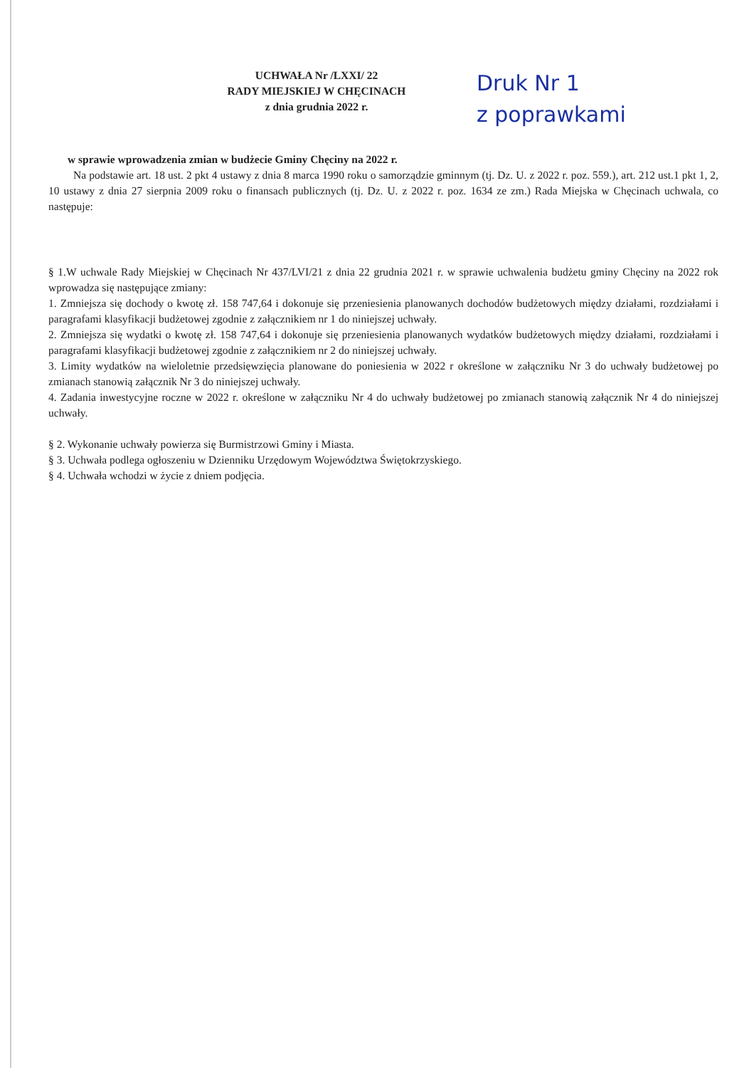UCHWAŁA Nr /LXXI/ 22
RADY MIEJSKIEJ W CHĘCINACH
z dnia grudnia 2022 r.
Druk Nr 1
z poprawkami
w sprawie wprowadzenia zmian w budżecie Gminy Chęciny na 2022 r.
Na podstawie art. 18 ust. 2 pkt 4 ustawy z dnia 8 marca 1990 roku o samorządzie gminnym (tj. Dz. U. z 2022 r. poz. 559.), art. 212 ust.1 pkt 1, 2, 10 ustawy z dnia 27 sierpnia 2009 roku o finansach publicznych (tj. Dz. U. z 2022 r. poz. 1634 ze zm.) Rada Miejska w Chęcinach uchwala, co następuje:
§ 1.W uchwale Rady Miejskiej w Chęcinach Nr 437/LVI/21 z dnia 22 grudnia 2021 r. w sprawie uchwalenia budżetu gminy Chęciny na 2022 rok wprowadza się następujące zmiany:
1. Zmniejsza się dochody o kwotę zł. 158 747,64 i dokonuje się przeniesienia planowanych dochodów budżetowych między działami, rozdziałami i paragrafami klasyfikacji budżetowej zgodnie z załącznikiem nr 1 do niniejszej uchwały.
2. Zmniejsza się wydatki o kwotę zł. 158 747,64 i dokonuje się przeniesienia planowanych wydatków budżetowych między działami, rozdziałami i paragrafami klasyfikacji budżetowej zgodnie z załącznikiem nr 2 do niniejszej uchwały.
3. Limity wydatków na wieloletnie przedsięwzięcia planowane do poniesienia w 2022 r określone w załączniku Nr 3 do uchwały budżetowej po zmianach stanowią załącznik Nr 3 do niniejszej uchwały.
4. Zadania inwestycyjne roczne w 2022 r. określone w załączniku Nr 4 do uchwały budżetowej po zmianach stanowią załącznik Nr 4 do niniejszej uchwały.
§ 2. Wykonanie uchwały powierza się Burmistrzowi Gminy i Miasta.
§ 3. Uchwała podlega ogłoszeniu w Dzienniku Urzędowym Województwa Świętokrzyskiego.
§ 4. Uchwała wchodzi w życie z dniem podjęcia.